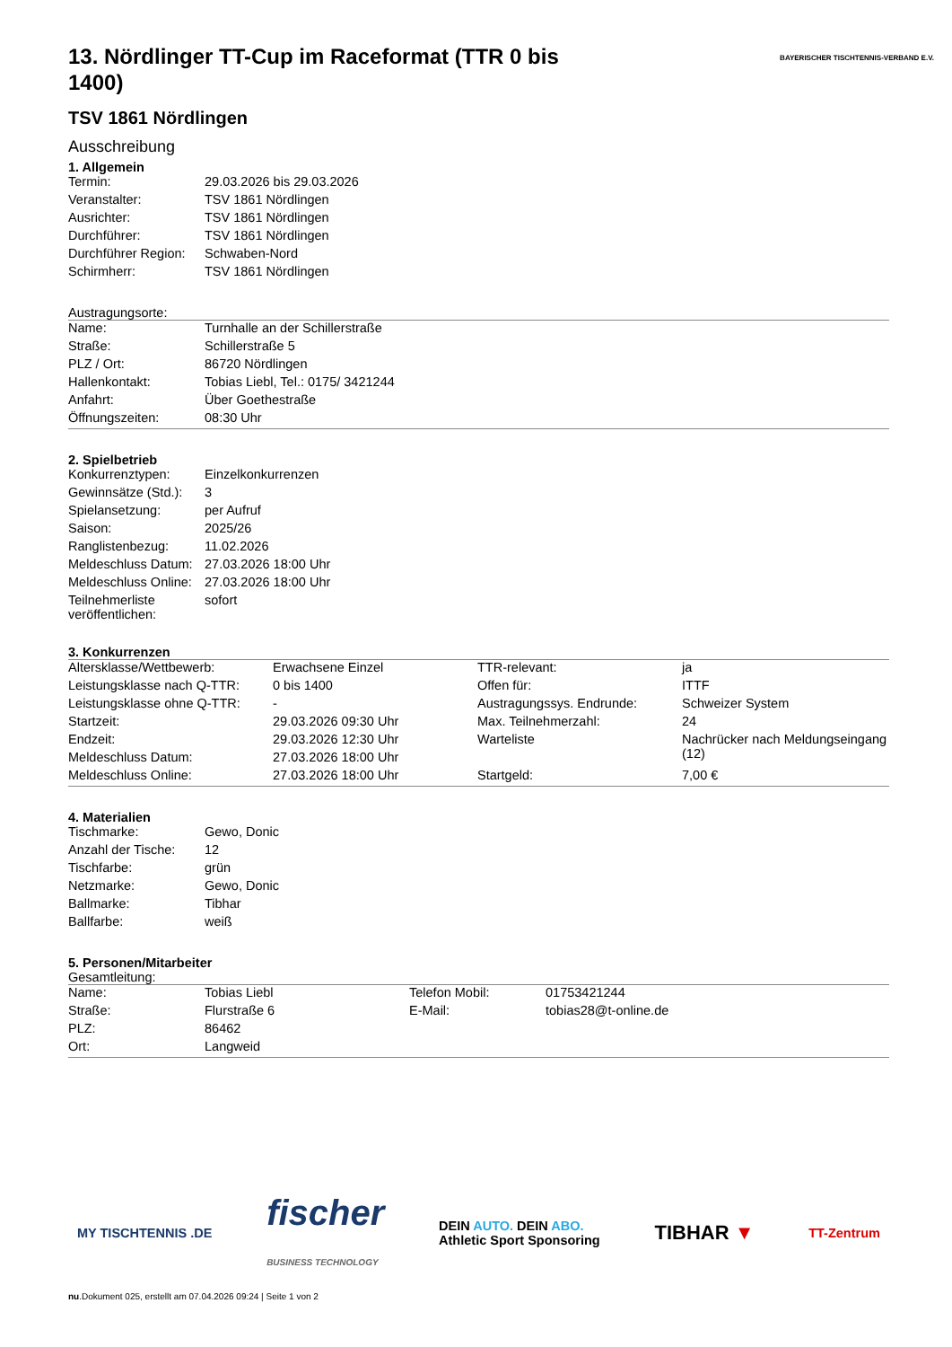BAYERISCHER TISCHTENNIS-VERBAND E.V.
13. Nördlinger TT-Cup im Raceformat (TTR 0 bis 1400)
TSV 1861 Nördlingen
Ausschreibung
1. Allgemein
| Termin: | 29.03.2026 bis 29.03.2026 |
| Veranstalter: | TSV 1861 Nördlingen |
| Ausrichter: | TSV 1861 Nördlingen |
| Durchführer: | TSV 1861 Nördlingen |
| Durchführer Region: | Schwaben-Nord |
| Schirmherr: | TSV 1861 Nördlingen |
Austragungsorte:
| Name: | Turnhalle an der Schillerstraße |
| Straße: | Schillerstraße 5 |
| PLZ / Ort: | 86720 Nördlingen |
| Hallenkontakt: | Tobias Liebl, Tel.: 0175/ 3421244 |
| Anfahrt: | Über Goethestraße |
| Öffnungszeiten: | 08:30 Uhr |
2. Spielbetrieb
| Konkurrenztypen: | Einzelkonkurrenzen |
| Gewinnsätze (Std.): | 3 |
| Spielansetzung: | per Aufruf |
| Saison: | 2025/26 |
| Ranglistenbezug: | 11.02.2026 |
| Meldeschluss Datum: | 27.03.2026 18:00 Uhr |
| Meldeschluss Online: | 27.03.2026 18:00 Uhr |
| Teilnehmerliste veröffentlichen: | sofort |
3. Konkurrenzen
| Altersklasse/Wettbewerb: | Erwachsene Einzel | TTR-relevant: | ja |
| Leistungsklasse nach Q-TTR: | 0 bis 1400 | Offen für: | ITTF |
| Leistungsklasse ohne Q-TTR: | - | Austragungssys. Endrunde: | Schweizer System |
| Startzeit: | 29.03.2026 09:30 Uhr | Max. Teilnehmerzahl: | 24 |
| Endzeit: | 29.03.2026 12:30 Uhr | Warteliste | Nachrücker nach Meldungseingang (12) |
| Meldeschluss Datum: | 27.03.2026 18:00 Uhr | | |
| Meldeschluss Online: | 27.03.2026 18:00 Uhr | Startgeld: | 7,00 € |
4. Materialien
| Tischmarke: | Gewo, Donic |
| Anzahl der Tische: | 12 |
| Tischfarbe: | grün |
| Netzmarke: | Gewo, Donic |
| Ballmarke: | Tibhar |
| Ballfarbe: | weiß |
5. Personen/Mitarbeiter
Gesamtleitung:
| Name: | Tobias Liebl | Telefon Mobil: | 01753421244 |
| Straße: | Flurstraße 6 | E-Mail: | tobias28@t-online.de |
| PLZ: | 86462 | | |
| Ort: | Langweid | | |
MY TISCHTENNIS .DE fischer
BUSINESS TECHNOLOGY DEIN AUTO. DEIN ABO.
Athletic Sport Sponsoring TIBHAR ▼ TT-Zentrum
nu.Dokument 025, erstellt am 07.04.2026 09:24 | Seite 1 von 2